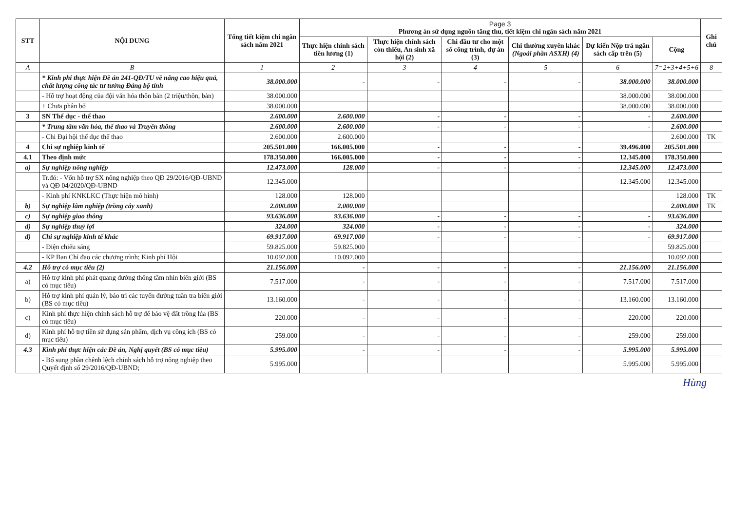| STT | NỘI DUNG | Tổng tiết kiệm chi ngân sách năm 2021 | Page 3 Phương án sử dụng nguồn tăng thu, tiết kiệm chi ngân sách năm 2021 | | | | | | Ghi chú |
| --- | --- | --- | --- | --- | --- | --- | --- | --- | --- |
| | | | Thực hiện chính sách tiền lương (1) | Thực hiện chính sách còn thiếu, An sinh xã hội (2) | Chi đầu tư cho một số công trình, dự án (3) | Chi thường xuyên khác (Ngoài phần ASXH) (4) | Dự kiến Nộp trả ngân sách cấp trên (5) | Cộng | |
| A | B | 1 | 2 | 3 | 4 | 5 | 6 | 7=2+3+4+5+6 | 8 |
| | * Kinh phí thực hiện Đề án 241-QĐ/TU về nâng cao hiệu quả, chất lượng công tác tư tưởng Đảng bộ tỉnh | 38.000.000 | - | - | - | - | 38.000.000 | 38.000.000 | |
| | - Hỗ trợ hoạt động của đội văn hóa thôn bản (2 triệu/thôn, bản) | 38.000.000 | | | | | 38.000.000 | 38.000.000 | |
| | + Chưa phân bổ | 38.000.000 | | | | | 38.000.000 | 38.000.000 | |
| 3 | SN Thể dục - thể thao | 2.600.000 | 2.600.000 | - | - | - | - | 2.600.000 | |
| | * Trung tâm văn hóa, thể thao và Truyền thông | 2.600.000 | 2.600.000 | - | - | - | - | 2.600.000 | |
| | - Chi Đại hội thể dục thể thao | 2.600.000 | 2.600.000 | | | | | 2.600.000 | TK |
| 4 | Chi sự nghiệp kinh tế | 205.501.000 | 166.005.000 | - | - | - | 39.496.000 | 205.501.000 | |
| 4.1 | Theo định mức | 178.350.000 | 166.005.000 | - | - | - | 12.345.000 | 178.350.000 | |
| a) | Sự nghiệp nông nghiệp | 12.473.000 | 128.000 | - | - | - | 12.345.000 | 12.473.000 | |
| | Tr.đó: - Vốn hỗ trợ SX nông nghiệp theo QĐ 29/2016/QĐ-UBND và QĐ 04/2020/QĐ-UBND | 12.345.000 | | | | | 12.345.000 | 12.345.000 | |
| | - Kinh phí KNKLKC (Thực hiện mô hình) | 128.000 | 128.000 | | | | | 128.000 | TK |
| b) | Sự nghiệp lâm nghiệp (trồng cây xanh) | 2.000.000 | 2.000.000 | | | | | 2.000.000 | TK |
| c) | Sự nghiệp giao thông | 93.636.000 | 93.636.000 | - | - | - | - | 93.636.000 | |
| d) | Sự nghiệp thuỷ lợi | 324.000 | 324.000 | - | - | - | - | 324.000 | |
| đ) | Chi sự nghiệp kinh tế khác | 69.917.000 | 69.917.000 | - | - | - | - | 69.917.000 | |
| | - Điện chiếu sáng | 59.825.000 | 59.825.000 | | | | | 59.825.000 | |
| | - KP Ban Chỉ đạo các chương trình; Kinh phí Hội | 10.092.000 | 10.092.000 | | | | | 10.092.000 | |
| 4.2 | Hỗ trợ có mục tiêu (2) | 21.156.000 | - | - | - | - | 21.156.000 | 21.156.000 | |
| a) | Hỗ trợ kinh phí phát quang đường thông tầm nhìn biên giới (BS có mục tiêu) | 7.517.000 | - | - | - | - | 7.517.000 | 7.517.000 | |
| b) | Hỗ trợ kinh phí quản lý, bảo trì các tuyến đường tuần tra biên giới (BS có mục tiêu) | 13.160.000 | - | - | - | - | 13.160.000 | 13.160.000 | |
| c) | Kinh phí thực hiện chính sách hỗ trợ để bảo vệ đất trồng lúa (BS có mục tiêu) | 220.000 | - | - | - | - | 220.000 | 220.000 | |
| d) | Kinh phí hỗ trợ tiền sử dụng sản phẩm, dịch vụ công ích (BS có mục tiêu) | 259.000 | - | - | - | - | 259.000 | 259.000 | |
| 4.3 | Kinh phí thực hiện các Đề án, Nghị quyết (BS có mục tiêu) | 5.995.000 | - | - | - | - | 5.995.000 | 5.995.000 | |
| | - Bổ sung phần chênh lệch chính sách hỗ trợ nông nghiệp theo Quyết định số 29/2016/QĐ-UBND; | 5.995.000 | | | | | 5.995.000 | 5.995.000 | |
Hùng